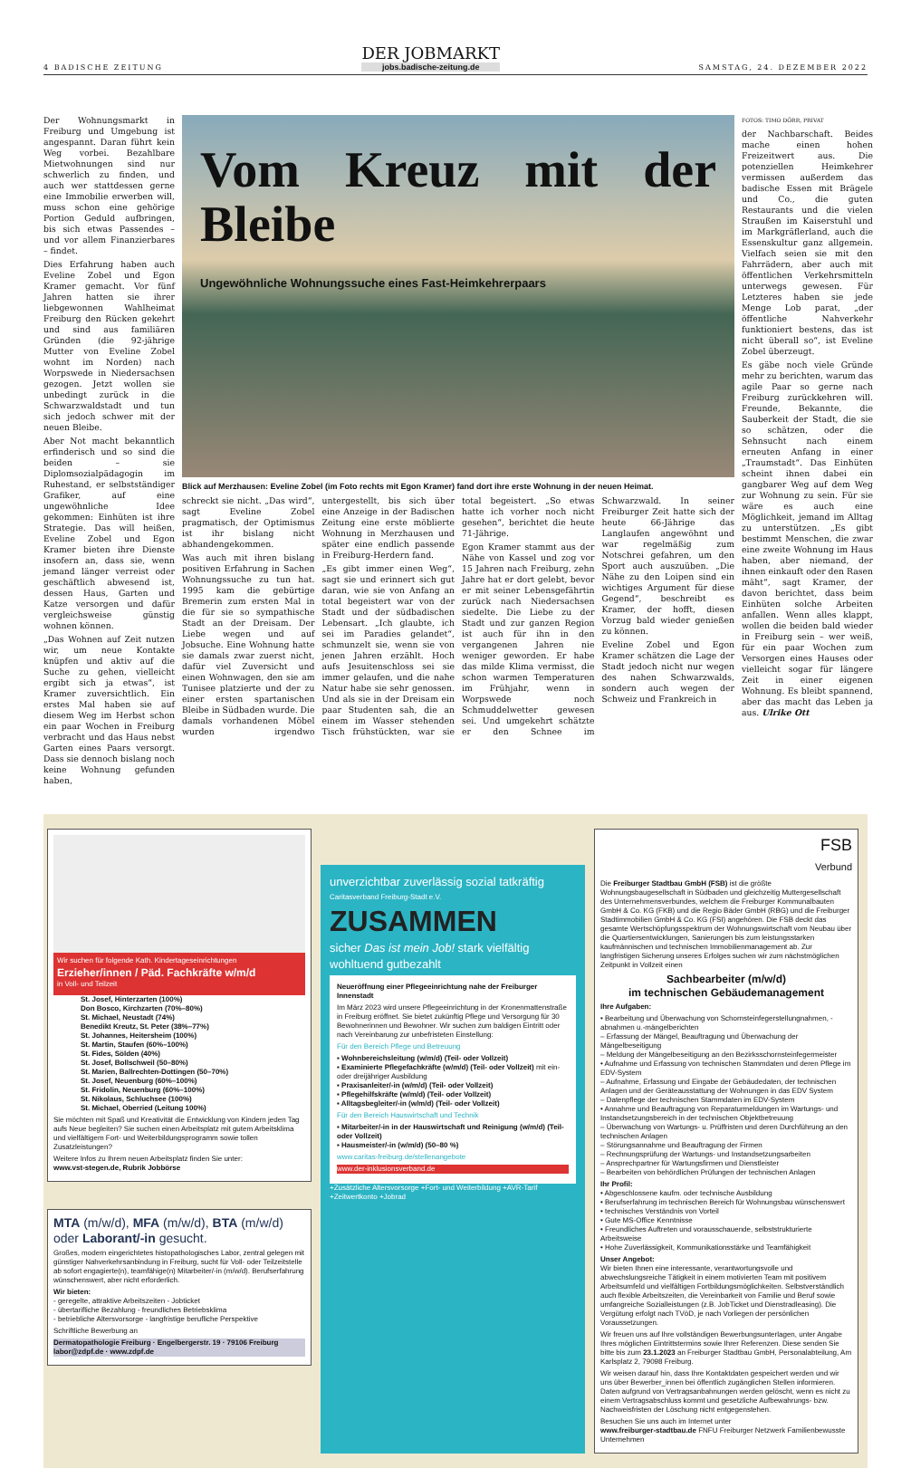4 BADISCHE ZEITUNG DER JOBMARKT
jobs.badische-zeitung.de SAMSTAG, 24. DEZEMBER 2022
Der Wohnungsmarkt in Freiburg und Umgebung ist angespannt. Daran führt kein Weg vorbei. Bezahlbare Mietwohnungen sind nur schwerlich zu finden, und auch wer stattdessen gerne eine Immobilie erwerben will, muss schon eine gehörige Portion Geduld aufbringen, bis sich etwas Passendes – und vor allem Finanzierbares – findet.
Dies Erfahrung haben auch Eveline Zobel und Egon Kramer gemacht. Vor fünf Jahren hatten sie ihrer liebgewonnen Wahlheimat Freiburg den Rücken gekehrt und sind aus familiären Gründen (die 92-jährige Mutter von Eveline Zobel wohnt im Norden) nach Worpswede in Niedersachsen gezogen. Jetzt wollen sie unbedingt zurück in die Schwarzwaldstadt und tun sich jedoch schwer mit der neuen Bleibe.
Aber Not macht bekanntlich erfinderisch und so sind die beiden – sie Diplomsozialpädagogin im Ruhestand, er selbstständiger Grafiker, auf eine ungewöhnliche Idee gekommen: Einhüten ist ihre Strategie. Das will heißen, Eveline Zobel und Egon Kramer bieten ihre Dienste insofern an, dass sie, wenn jemand länger verreist oder geschäftlich abwesend ist, dessen Haus, Garten und Katze versorgen und dafür vergleichsweise günstig wohnen können.
„Das Wohnen auf Zeit nutzen wir, um neue Kontakte knüpfen und aktiv auf die Suche zu gehen, vielleicht ergibt sich ja etwas“, ist Kramer zuversichtlich. Ein erstes Mal haben sie auf diesem Weg im Herbst schon ein paar Wochen in Freiburg verbracht und das Haus nebst Garten eines Paars versorgt. Dass sie dennoch bislang noch keine Wohnung gefunden haben,
Vom Kreuz mit der Bleibe
Ungewöhnliche Wohnungssuche eines Fast-Heimkehrerpaars
Blick auf Merzhausen: Eveline Zobel (im Foto rechts mit Egon Kramer) fand dort ihre erste Wohnung in der neuen Heimat.
schreckt sie nicht. „Das wird“, sagt Eveline Zobel pragmatisch, der Optimismus ist ihr bislang nicht abhandengekommen.
Was auch mit ihren bislang positiven Erfahrung in Sachen Wohnungssuche zu tun hat. 1995 kam die gebürtige Bremerin zum ersten Mal in die für sie so sympathische Stadt an der Dreisam. Der Liebe wegen und auf Jobsuche. Eine Wohnung hatte sie damals zwar zuerst nicht, dafür viel Zuversicht und einen Wohnwagen, den sie am Tunisee platzierte und der zu einer ersten spartanischen Bleibe in Südbaden wurde. Die damals vorhandenen Möbel wurden irgendwo untergestellt, bis sich über eine Anzeige in der Badischen Zeitung eine erste möblierte Wohnung in Merzhausen und später eine endlich passende in Freiburg-Herdern fand.
„Es gibt immer einen Weg“, sagt sie und erinnert sich gut daran, wie sie von Anfang an total begeistert war von der Stadt und der südbadischen Lebensart. „Ich glaubte, ich sei im Paradies gelandet“, schmunzelt sie, wenn sie von jenen Jahren erzählt. Hoch aufs Jesuitenschloss sei sie immer gelaufen, und die nahe Natur habe sie sehr genossen. Und als sie in der Dreisam ein paar Studenten sah, die an einem im Wasser stehenden Tisch frühstückten, war sie total begeistert. „So etwas hatte ich vorher noch nicht gesehen“, berichtet die heute 71-Jährige.
Egon Kramer stammt aus der Nähe von Kassel und zog vor 15 Jahren nach Freiburg, zehn Jahre hat er dort gelebt, bevor er mit seiner Lebensgefährtin zurück nach Niedersachsen siedelte. Die Liebe zu der Stadt und zur ganzen Region ist auch für ihn in den vergangenen Jahren nie weniger geworden. Er habe das milde Klima vermisst, die schon warmen Temperaturen im Frühjahr, wenn in Worpswede noch Schmuddelwetter gewesen sei. Und umgekehrt schätzte er den Schnee im Schwarzwald. In seiner Freiburger Zeit hatte sich der heute 66-Jährige das Langlaufen angewöhnt und war regelmäßig zum Notschrei gefahren, um den Sport auch auszuüben. „Die Nähe zu den Loipen sind ein wichtiges Argument für diese Gegend“, beschreibt es Kramer, der hofft, diesen Vorzug bald wieder genießen zu können.
Eveline Zobel und Egon Kramer schätzen die Lage der Stadt jedoch nicht nur wegen des nahen Schwarzwalds, sondern auch wegen der Schweiz und Frankreich in
FOTOS: TIMO DÖRR, PRIVAT
der Nachbarschaft. Beides mache einen hohen Freizeitwert aus. Die potenziellen Heimkehrer vermissen außerdem das badische Essen mit Brägele und Co., die guten Restaurants und die vielen Straußen im Kaiserstuhl und im Markgräflerland, auch die Essenskultur ganz allgemein. Vielfach seien sie mit den Fahrrädern, aber auch mit öffentlichen Verkehrsmitteln unterwegs gewesen. Für Letzteres haben sie jede Menge Lob parat, „der öffentliche Nahverkehr funktioniert bestens, das ist nicht überall so“, ist Eveline Zobel überzeugt.
Es gäbe noch viele Gründe mehr zu berichten, warum das agile Paar so gerne nach Freiburg zurückkehren will. Freunde, Bekannte, die Sauberkeit der Stadt, die sie so schätzen, oder die Sehnsucht nach einem erneuten Anfang in einer „Traumstadt“. Das Einhüten scheint ihnen dabei ein gangbarer Weg auf dem Weg zur Wohnung zu sein. Für sie wäre es auch eine Möglichkeit, jemand im Alltag zu unterstützen. „Es gibt bestimmt Menschen, die zwar eine zweite Wohnung im Haus haben, aber niemand, der ihnen einkauft oder den Rasen mäht“, sagt Kramer, der davon berichtet, dass beim Einhüten solche Arbeiten anfallen. Wenn alles klappt, wollen die beiden bald wieder in Freiburg sein – wer weiß, für ein paar Wochen zum Versorgen eines Hauses oder vielleicht sogar für längere Zeit in einer eigenen Wohnung. Es bleibt spannend, aber das macht das Leben ja aus. Ulrike Ott
Wir suchen für folgende Kath. Kindertageseinrichtungen
Erzieher/innen / Päd. Fachkräfte w/m/d
in Voll- und Teilzeit
St. Josef, Hinterzarten (100%)
Don Bosco, Kirchzarten (70%–80%)
St. Michael, Neustadt (74%)
Benedikt Kreutz, St. Peter (38%–77%)
St. Johannes, Heitersheim (100%)
St. Martin, Staufen (60%–100%)
St. Fides, Sölden (40%)
St. Josef, Bollschweil (50–80%)
St. Marien, Ballrechten-Dottingen (50–70%)
St. Josef, Neuenburg (60%–100%)
St. Fridolin, Neuenburg (60%–100%)
St. Nikolaus, Schluchsee (100%)
St. Michael, Oberried (Leitung 100%)
Sie möchten mit Spaß und Kreativität die Entwicklung von Kindern jeden Tag aufs Neue begleiten? Sie suchen einen Arbeitsplatz mit gutem Arbeitsklima und vielfältigem Fort- und Weiterbildungsprogramm sowie tollen Zusatzleistungen?
Weitere Infos zu Ihrem neuen Arbeitsplatz finden Sie unter:
www.vst-stegen.de, Rubrik Jobbörse
MTA (m/w/d), MFA (m/w/d), BTA (m/w/d) oder Laborant/-in gesucht.
Großes, modern eingerichtetes histopathologisches Labor, zentral gelegen mit günstiger Nahverkehrsanbindung in Freiburg, sucht für Voll- oder Teilzeitstelle ab sofort engagierte(n), teamfähige(n) Mitarbeiter/-in (m/w/d). Berufserfahrung wünschenswert, aber nicht erforderlich.
Wir bieten:
- geregelte, attraktive Arbeitszeiten - Jobticket
- übertarifliche Bezahlung - freundliches Betriebsklima
- betriebliche Altersvorsorge - langfristige berufliche Perspektive
Schriftliche Bewerbung an
Dermatopathologie Freiburg · Engelbergerstr. 19 · 79106 Freiburg
labor@zdpf.de · www.zdpf.de
unverzichtbar zuverlässig sozial tatkräftig
Caritasverband Freiburg-Stadt e.V.
ZUSAMMEN
sicher Das ist mein Job! stark vielfältig wohltuend gutbezahlt
Neueröffnung einer Pflegeeinrichtung nahe der Freiburger Innenstadt
Im März 2023 wird unsere Pflegeeinrichtung in der Kronenmattenstraße in Freiburg eröffnet. Sie bietet zukünftig Pflege und Versorgung für 30 Bewohnerinnen und Bewohner. Wir suchen zum baldigen Eintritt oder nach Vereinbarung zur unbefristeten Einstellung:
Für den Bereich Pflege und Betreuung
▪ Wohnbereichsleitung (w/m/d) (Teil- oder Vollzeit)
▪ Examinierte Pflegefachkräfte (w/m/d) (Teil- oder Vollzeit) mit ein- oder dreijähriger Ausbildung
▪ Praxisanleiter/-in (w/m/d) (Teil- oder Vollzeit)
▪ Pflegehilfskräfte (w/m/d) (Teil- oder Vollzeit)
▪ Alltagsbegleiter/-in (w/m/d) (Teil- oder Vollzeit)
Für den Bereich Hauswirtschaft und Technik
▪ Mitarbeiter/-in in der Hauswirtschaft und Reinigung (w/m/d) (Teil- oder Vollzeit)
▪ Hausmeister/-in (w/m/d) (50–80 %)
www.caritas-freiburg.de/stellenangebote
www.der-inklusionsverband.de
+Zusätzliche Altersvorsorge +Fort- und Weiterbildung +AVR-Tarif +Zeitwertkonto +Jobrad
FSB
Verbund
Die Freiburger Stadtbau GmbH (FSB) ist die größte Wohnungsbaugesellschaft in Südbaden und gleichzeitig Muttergesellschaft des Unternehmensverbundes, welchem die Freiburger Kommunalbauten GmbH & Co. KG (FKB) und die Regio Bäder GmbH (RBG) und die Freiburger Stadtimmobilien GmbH & Co. KG (FSI) angehören. Die FSB deckt das gesamte Wertschöpfungsspektrum der Wohnungswirtschaft vom Neubau über die Quartiersentwicklungen, Sanierungen bis zum leistungsstarken kaufmännischen und technischen Immobilienmanagement ab. Zur langfristigen Sicherung unseres Erfolges suchen wir zum nächstmöglichen Zeitpunkt in Vollzeit einen
Sachbearbeiter (m/w/d)
im technischen Gebäudemanagement
Ihre Aufgaben:
• Bearbeitung und Überwachung von Schornsteinfegerstellungnahmen, -abnahmen u.-mängelberichten
– Erfassung der Mängel, Beauftragung und Überwachung der Mängelbeseitigung
– Meldung der Mängelbeseitigung an den Bezirksschornsteinfegermeister
• Aufnahme und Erfassung von technischen Stammdaten und deren Pflege im EDV-System
– Aufnahme, Erfassung und Eingabe der Gebäudedaten, der technischen Anlagen und der Geräteausstattung der Wohnungen in das EDV System
– Datenpflege der technischen Stammdaten im EDV-System
• Annahme und Beauftragung von Reparaturmeldungen im Wartungs- und Instandsetzungsbereich in der technischen Objektbetreuung
– Überwachung von Wartungs- u. Prüffristen und deren Durchführung an den technischen Anlagen
– Störungsannahme und Beauftragung der Firmen
– Rechnungsprüfung der Wartungs- und Instandsetzungsarbeiten
– Ansprechpartner für Wartungsfirmen und Dienstleister
– Bearbeiten von behördlichen Prüfungen der technischen Anlagen
Ihr Profil:
• Abgeschlossene kaufm. oder technische Ausbildung
• Berufserfahrung im technischen Bereich für Wohnungsbau wünschenswert
• technisches Verständnis von Vorteil
• Gute MS-Office Kenntnisse
• Freundliches Auftreten und vorausschauende, selbststrukturierte Arbeitsweise
• Hohe Zuverlässigkeit, Kommunikationsstärke und Teamfähigkeit
Unser Angebot:
Wir bieten Ihnen eine interessante, verantwortungsvolle und abwechslungsreiche Tätigkeit in einem motivierten Team mit positivem Arbeitsumfeld und vielfältigen Fortbildungsmöglichkeiten. Selbstverständlich auch flexible Arbeitszeiten, die Vereinbarkeit von Familie und Beruf sowie umfangreiche Sozialleistungen (z.B. JobTicket und Dienstradleasing). Die Vergütung erfolgt nach TVöD, je nach Vorliegen der persönlichen Voraussetzungen.
Wir freuen uns auf Ihre vollständigen Bewerbungsunterlagen, unter Angabe Ihres möglichen Eintrittstermins sowie Ihrer Referenzen. Diese senden Sie bitte bis zum 23.1.2023 an Freiburger Stadtbau GmbH, Personalabteilung, Am Karlsplatz 2, 79098 Freiburg.
Wir weisen darauf hin, dass Ihre Kontaktdaten gespeichert werden und wir uns über Bewerber_innen bei öffentlich zugänglichen Stellen informieren. Daten aufgrund von Vertragsanbahnungen werden gelöscht, wenn es nicht zu einem Vertragsabschluss kommt und gesetzliche Aufbewahrungs- bzw. Nachweisfristen der Löschung nicht entgegenstehen.
Besuchen Sie uns auch im Internet unter
www.freiburger-stadtbau.de FNFU Freiburger Netzwerk Familienbewusste Unternehmen